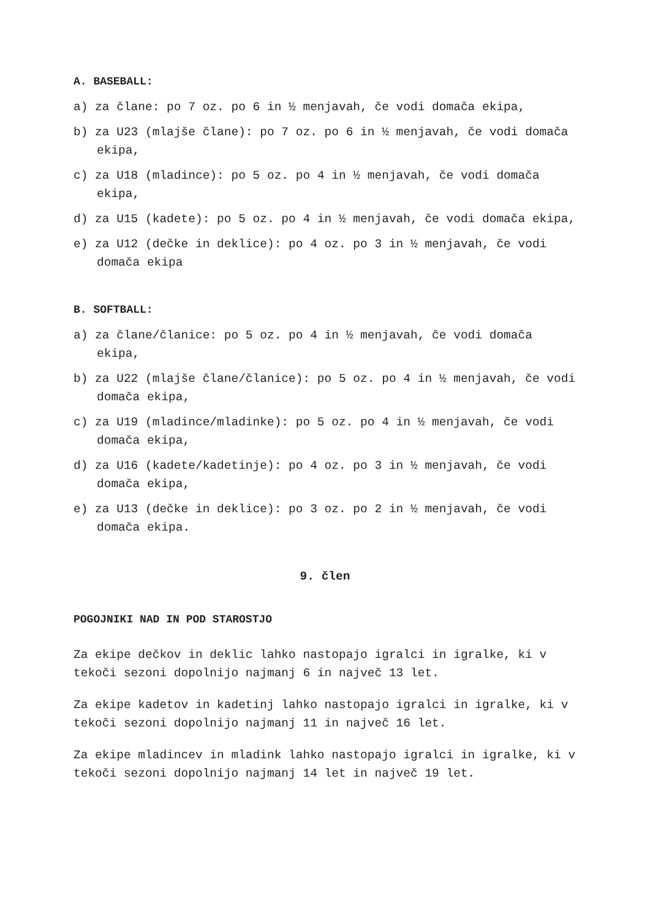A. BASEBALL:
a) za člane: po 7 oz. po 6 in ½ menjavah, če vodi domača ekipa,
b) za U23 (mlajše člane): po 7 oz. po 6 in ½ menjavah, če vodi domača ekipa,
c) za U18 (mladince): po 5 oz. po 4 in ½ menjavah, če vodi domača ekipa,
d) za U15 (kadete): po 5 oz. po 4 in ½ menjavah, če vodi domača ekipa,
e) za U12 (dečke in deklice): po 4 oz. po 3 in ½ menjavah, če vodi domača ekipa
B. SOFTBALL:
a) za člane/članice: po 5 oz. po 4 in ½ menjavah, če vodi domača ekipa,
b) za U22 (mlajše člane/članice): po 5 oz. po 4 in ½ menjavah, če vodi domača ekipa,
c) za U19 (mladince/mladinke): po 5 oz. po 4 in ½ menjavah, če vodi domača ekipa,
d) za U16 (kadete/kadetinje): po 4 oz. po 3 in ½ menjavah, če vodi domača ekipa,
e) za U13 (dečke in deklice): po 3 oz. po 2 in ½ menjavah, če vodi domača ekipa.
9. člen
POGOJNIKI NAD IN POD STAROSTJO
Za ekipe dečkov in deklic lahko nastopajo igralci in igralke, ki v tekoči sezoni dopolnijo najmanj 6 in največ 13 let.
Za ekipe kadetov in kadetinj lahko nastopajo igralci in igralke, ki v tekoči sezoni dopolnijo najmanj 11 in največ 16 let.
Za ekipe mladincev in mladink lahko nastopajo igralci in igralke, ki v tekoči sezoni dopolnijo najmanj 14 let in največ 19 let.